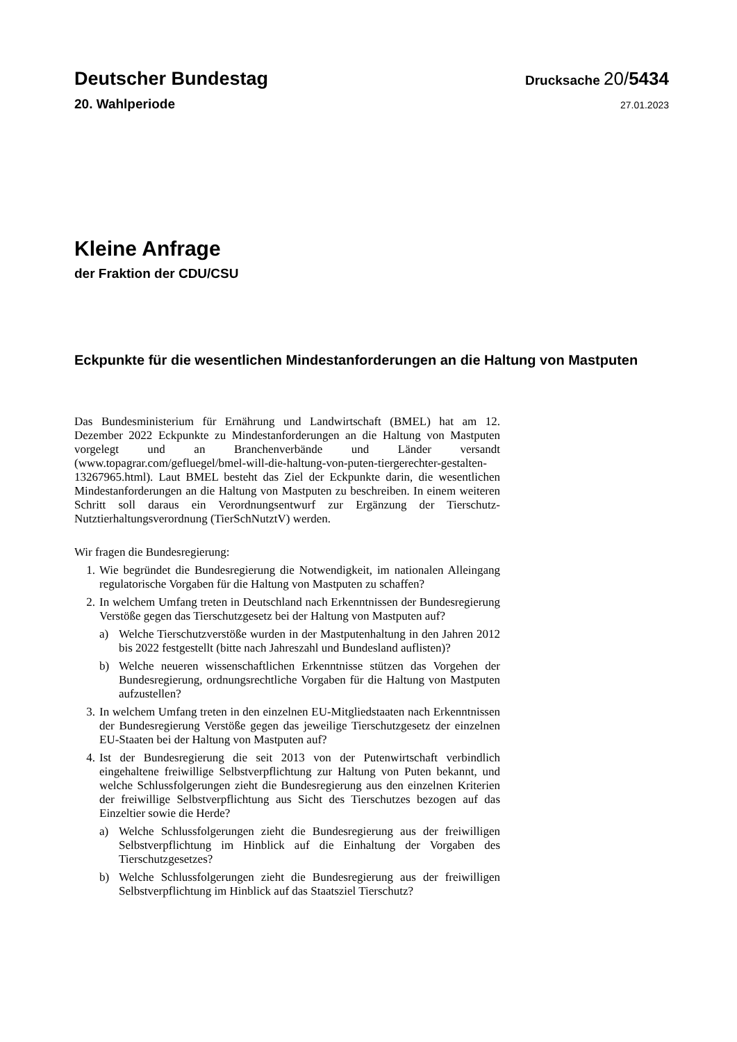Deutscher Bundestag
Drucksache 20/5434
20. Wahlperiode
27.01.2023
Kleine Anfrage
der Fraktion der CDU/CSU
Eckpunkte für die wesentlichen Mindestanforderungen an die Haltung von Mastputen
Das Bundesministerium für Ernährung und Landwirtschaft (BMEL) hat am 12. Dezember 2022 Eckpunkte zu Mindestanforderungen an die Haltung von Mastputen vorgelegt und an Branchenverbände und Länder versandt (www.topagrar.com/gefluegel/bmel-will-die-haltung-von-puten-tiergerechter-gestalten-13267965.html). Laut BMEL besteht das Ziel der Eckpunkte darin, die wesentlichen Mindestanforderungen an die Haltung von Mastputen zu beschreiben. In einem weiteren Schritt soll daraus ein Verordnungsentwurf zur Ergänzung der Tierschutz-Nutztierhaltungsverordnung (TierSchNutztV) werden.
Wir fragen die Bundesregierung:
1. Wie begründet die Bundesregierung die Notwendigkeit, im nationalen Alleingang regulatorische Vorgaben für die Haltung von Mastputen zu schaffen?
2. In welchem Umfang treten in Deutschland nach Erkenntnissen der Bundesregierung Verstöße gegen das Tierschutzgesetz bei der Haltung von Mastputen auf?
a) Welche Tierschutzverstöße wurden in der Mastputenhaltung in den Jahren 2012 bis 2022 festgestellt (bitte nach Jahreszahl und Bundesland auflisten)?
b) Welche neueren wissenschaftlichen Erkenntnisse stützen das Vorgehen der Bundesregierung, ordnungsrechtliche Vorgaben für die Haltung von Mastputen aufzustellen?
3. In welchem Umfang treten in den einzelnen EU-Mitgliedstaaten nach Erkenntnissen der Bundesregierung Verstöße gegen das jeweilige Tierschutzgesetz der einzelnen EU-Staaten bei der Haltung von Mastputen auf?
4. Ist der Bundesregierung die seit 2013 von der Putenwirtschaft verbindlich eingehaltene freiwillige Selbstverpflichtung zur Haltung von Puten bekannt, und welche Schlussfolgerungen zieht die Bundesregierung aus den einzelnen Kriterien der freiwillige Selbstverpflichtung aus Sicht des Tierschutzes bezogen auf das Einzeltier sowie die Herde?
a) Welche Schlussfolgerungen zieht die Bundesregierung aus der freiwilligen Selbstverpflichtung im Hinblick auf die Einhaltung der Vorgaben des Tierschutzgesetzes?
b) Welche Schlussfolgerungen zieht die Bundesregierung aus der freiwilligen Selbstverpflichtung im Hinblick auf das Staatsziel Tierschutz?